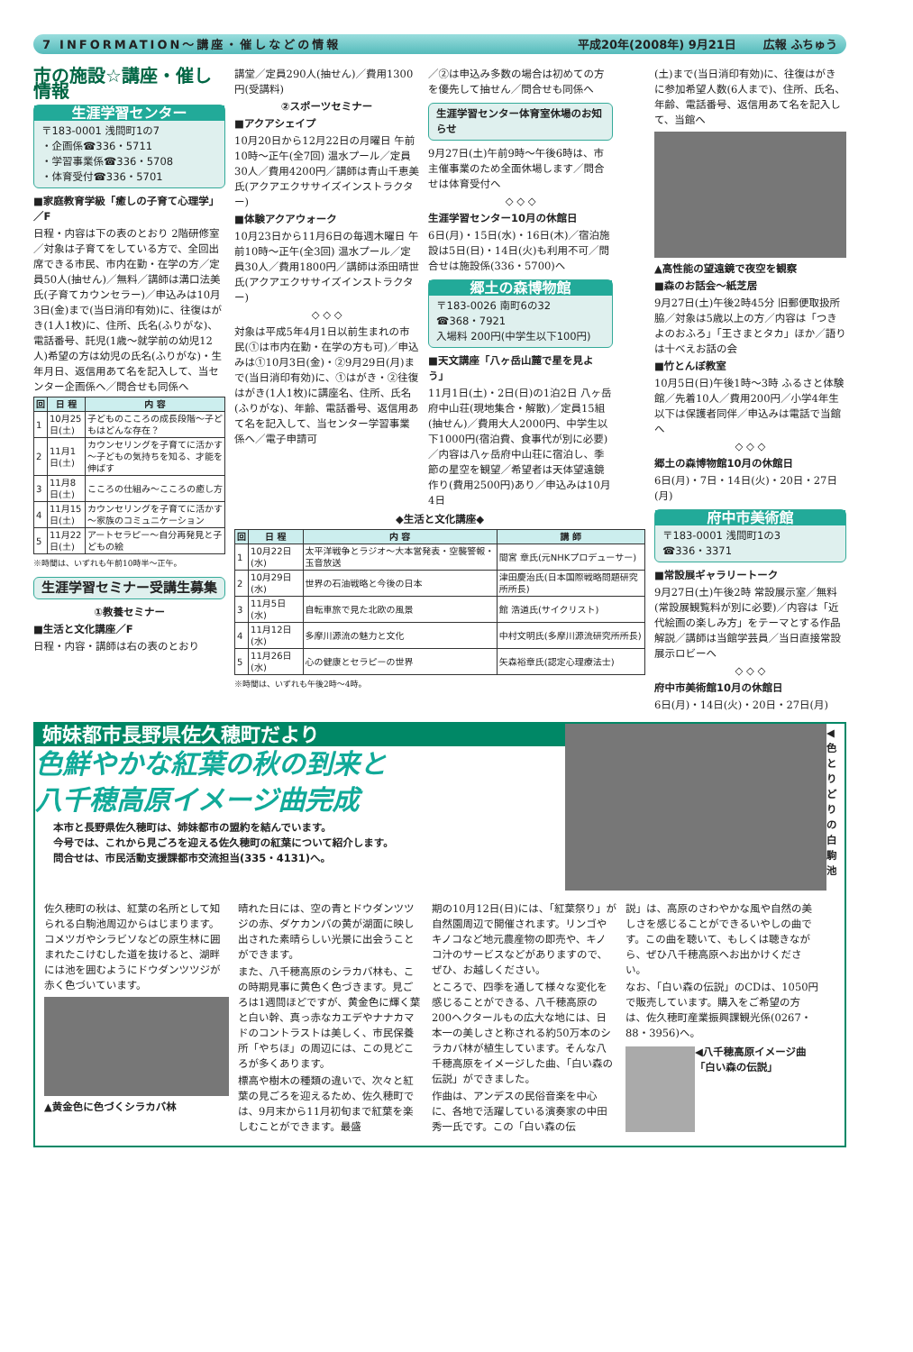7 INFORMATION～講座・催しなどの情報 平成20年(2008年) 9月21日 広報 ふちゅう
市の施設☆講座・催し情報
生涯学習センター
〒183-0001 浅間町1の7
・企画係☎336・5711
・学習事業係☎336・5708
・体育受付☎336・5701
■家庭教育学級「癒しの子育て心理学」／F
日程・内容は下の表のとおり 2階研修室／対象は子育てをしている方で、全回出席できる市民、市内在勤・在学の方／定員50人(抽せん)／無料／講師は溝口法美氏(子育てカウンセラー)／申込みは10月3日(金)まで(当日消印有効)に、往復はがき(1人1枚)に、住所、氏名(ふりがな)、電話番号、託児(1歳～就学前の幼児12人)希望の方は幼児の氏名(ふりがな)・生年月日、返信用あて名を記入して、当センター企画係へ／問合せも同係へ
| 回 | 日 程 | 内 容 |
| --- | --- | --- |
| 1 | 10月25日(土) | 子どものこころの成長段階～子どもはどんな存在？ |
| 2 | 11月1日(土) | カウンセリングを子育てに活かす～子どもの気持ちを知る、才能を伸ばす |
| 3 | 11月8日(土) | こころの仕組み～こころの癒し方 |
| 4 | 11月15日(土) | カウンセリングを子育てに活かす～家族のコミュニケーション |
| 5 | 11月22日(土) | アートセラピー～自分再発見と子どもの絵 |
※時間は、いずれも午前10時半～正午。
生涯学習セミナー受講生募集
①教養セミナー
■生活と文化講座／F
日程・内容・講師は右の表のとおり
講堂／定員290人(抽せん)／費用1300円(受講料)
②スポーツセミナー
■アクアシェイプ
10月20日から12月22日の月曜日 午前10時～正午(全7回) 温水プール／定員30人／費用4200円／講師は青山千恵美氏(アクアエクササイズインストラクター)
■体験アクアウォーク
10月23日から11月6日の毎週木曜日 午前10時～正午(全3回) 温水プール／定員30人／費用1800円／講師は添田晴世氏(アクアエクササイズインストラクター)
◇ ◇ ◇
対象は平成5年4月1日以前生まれの市民(①は市内在勤・在学の方も可)／申込みは①10月3日(金)・②9月29日(月)まで(当日消印有効)に、①はがき・②往復はがき(1人1枚)に講座名、住所、氏名(ふりがな)、年齢、電話番号、返信用あて名を記入して、当センター学習事業係へ／電子申請可
／②は申込み多数の場合は初めての方を優先して抽せん／問合せも同係へ
生涯学習センター体育室休場のお知らせ
9月27日(土)午前9時～午後6時は、市主催事業のため全面休場します／問合せは体育受付へ
◇ ◇ ◇
生涯学習センター10月の休館日
6日(月)・15日(水)・16日(木)／宿泊施設は5日(日)・14日(火)も利用不可／問合せは施設係(336・5700)へ
郷土の森博物館
〒183-0026 南町6の32
☎368・7921
入場料 200円(中学生以下100円)
■天文講座「八ヶ岳山麓で星を見よう」
11月1日(土)・2日(日)の1泊2日 八ヶ岳府中山荘(現地集合・解散)／定員15組(抽せん)／費用大人2000円、中学生以下1000円(宿泊費、食事代が別に必要)／内容は八ヶ岳府中山荘に宿泊し、季節の星空を観望／希望者は天体望遠鏡作り(費用2500円)あり／申込みは10月4日
◆生活と文化講座◆
| 回 | 日 程 | 内 容 | 講 師 |
| --- | --- | --- | --- |
| 1 | 10月22日(水) | 太平洋戦争とラジオ～大本営発表・空襲警報・玉音放送 | 間宮 章氏(元NHKプロデューサー) |
| 2 | 10月29日(水) | 世界の石油戦略と今後の日本 | 津田慶治氏(日本国際戦略問題研究所所長) |
| 3 | 11月5日(水) | 自転車旅で見た北欧の風景 | 館 浩道氏(サイクリスト) |
| 4 | 11月12日(水) | 多摩川源流の魅力と文化 | 中村文明氏(多摩川源流研究所所長) |
| 5 | 11月26日(水) | 心の健康とセラピーの世界 | 矢森裕章氏(認定心理療法士) |
※時間は、いずれも午後2時～4時。
(土)まで(当日消印有効)に、往復はがきに参加希望人数(6人まで)、住所、氏名、年齢、電話番号、返信用あて名を記入して、当館へ
▲高性能の望遠鏡で夜空を観察
■森のお話会～紙芝居
9月27日(土)午後2時45分 旧郵便取扱所脇／対象は5歳以上の方／内容は「つきよのおふろ」「王さまとタカ」ほか／語りは十べえお話の会
■竹とんぼ教室
10月5日(日)午後1時～3時 ふるさと体験館／先着10人／費用200円／小学4年生以下は保護者同伴／申込みは電話で当館へ
◇ ◇ ◇
郷土の森博物館10月の休館日
6日(月)・7日・14日(火)・20日・27日(月)
府中市美術館
〒183-0001 浅間町1の3
☎336・3371
■常設展ギャラリートーク
9月27日(土)午後2時 常設展示室／無料(常設展観覧料が別に必要)／内容は「近代絵画の楽しみ方」をテーマとする作品解説／講師は当館学芸員／当日直接常設展示ロビーへ
◇ ◇ ◇
府中市美術館10月の休館日
6日(月)・14日(火)・20日・27日(月)
姉妹都市長野県佐久穂町だより
色鮮やかな紅葉の秋の到来と
八千穂高原イメージ曲完成
本市と長野県佐久穂町は、姉妹都市の盟約を結んでいます。
今号では、これから見ごろを迎える佐久穂町の紅葉について紹介します。
問合せは、市民活動支援課都市交流担当(335・4131)へ。
◀色とりどりの白駒池
佐久穂町の秋は、紅葉の名所として知られる白駒池周辺からはじまります。コメツガやシラビソなどの原生林に囲まれたこけむした道を抜けると、湖畔には池を囲むようにドウダンツツジが赤く色づいています。
▲黄金色に色づくシラカバ林
晴れた日には、空の青とドウダンツツジの赤、ダケカンバの黄が湖面に映し出された素晴らしい光景に出会うことができます。
また、八千穂高原のシラカバ林も、この時期見事に黄色く色づきます。見ごろは1週間ほどですが、黄金色に輝く葉と白い幹、真っ赤なカエデやナナカマドのコントラストは美しく、市民保養所「やちほ」の周辺には、この見どころが多くあります。
標高や樹木の種類の違いで、次々と紅葉の見ごろを迎えるため、佐久穂町では、9月末から11月初旬まで紅葉を楽しむことができます。最盛
期の10月12日(日)には、「紅葉祭り」が自然園周辺で開催されます。リンゴやキノコなど地元農産物の即売や、キノコ汁のサービスなどがありますので、ぜひ、お越しください。
ところで、四季を通して様々な変化を感じることができる、八千穂高原の200ヘクタールもの広大な地には、日本一の美しさと称される約50万本のシラカバ林が植生しています。そんな八千穂高原をイメージした曲、「白い森の伝説」ができました。
作曲は、アンデスの民俗音楽を中心に、各地で活躍している演奏家の中田秀一氏です。この「白い森の伝
説」は、高原のさわやかな風や自然の美しさを感じることができるいやしの曲です。この曲を聴いて、もしくは聴きながら、ぜひ八千穂高原へお出かけください。
なお、「白い森の伝説」のCDは、1050円で販売しています。購入をご希望の方は、佐久穂町産業振興課観光係(0267・88・3956)へ。
◀八千穂高原イメージ曲「白い森の伝説」